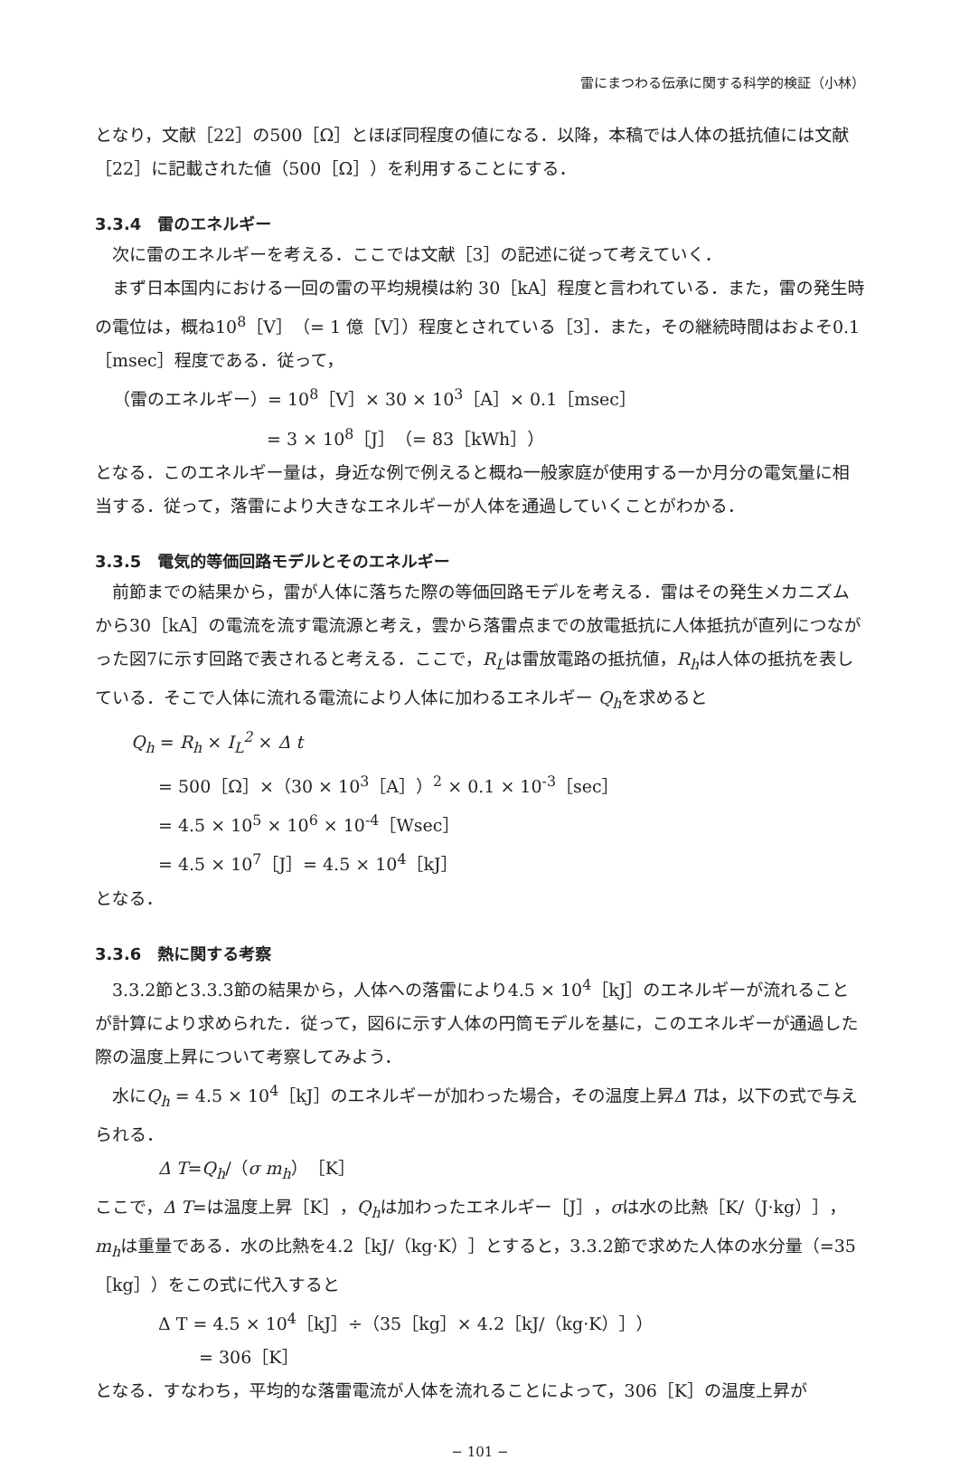雷にまつわる伝承に関する科学的検証（小林）
となり，文献［22］の500［Ω］とほぼ同程度の値になる．以降，本稿では人体の抵抗値には文献［22］に記載された値（500［Ω］）を利用することにする．
3.3.4　雷のエネルギー
次に雷のエネルギーを考える．ここでは文献［3］の記述に従って考えていく．
まず日本国内における一回の雷の平均規模は約 30［kA］程度と言われている．また，雷の発生時の電位は，概ね10<sup>8</sup>［V］（= 1 億［V］）程度とされている［3］．また，その継続時間はおよそ0.1［msec］程度である．従って，
（雷のエネルギー）= 10<sup>8</sup>［V］× 30 × 10<sup>3</sup>［A］× 0.1［msec］
= 3 × 10<sup>8</sup>［J］（= 83［kWh］）
となる．このエネルギー量は，身近な例で例えると概ね一般家庭が使用する一か月分の電気量に相当する．従って，落雷により大きなエネルギーが人体を通過していくことがわかる．
3.3.5　電気的等価回路モデルとそのエネルギー
前節までの結果から，雷が人体に落ちた際の等価回路モデルを考える．雷はその発生メカニズムから30［kA］の電流を流す電流源と考え，雲から落雷点までの放電抵抗に人体抵抗が直列につながった図7に示す回路で表されると考える．ここで，R<sub>L</sub>は雷放電路の抵抗値，R<sub>h</sub>は人体の抵抗を表している．そこで人体に流れる電流により人体に加わるエネルギー Q<sub>h</sub>を求めると
Q<sub>h</sub> = R<sub>h</sub> × I<sub>L</sub><sup>2</sup> × Δ t
= 500［Ω］×（30 × 10<sup>3</sup>［A］）<sup>2</sup> × 0.1 × 10<sup>-3</sup>［sec］
= 4.5 × 10<sup>5</sup> × 10<sup>6</sup> × 10<sup>-4</sup>［Wsec］
= 4.5 × 10<sup>7</sup>［J］= 4.5 × 10<sup>4</sup>［kJ］
となる．
3.3.6　熱に関する考察
3.3.2節と3.3.3節の結果から，人体への落雷により4.5 × 10<sup>4</sup>［kJ］のエネルギーが流れることが計算により求められた．従って，図6に示す人体の円筒モデルを基に，このエネルギーが通過した際の温度上昇について考察してみよう．
水にQ<sub>h</sub> = 4.5 × 10<sup>4</sup>［kJ］のエネルギーが加わった場合，その温度上昇Δ Tは，以下の式で与えられる．
Δ T=Q<sub>h</sub>/（σ m<sub>h</sub>）［K］
ここで，Δ T=は温度上昇［K］，Q<sub>h</sub>は加わったエネルギー［J］，σは水の比熱［K/（J·kg）］，m<sub>h</sub>は重量である．水の比熱を4.2［kJ/（kg·K）］とすると，3.3.2節で求めた人体の水分量（=35［kg］）をこの式に代入すると
Δ T = 4.5 × 10<sup>4</sup>［kJ］÷（35［kg］× 4.2［kJ/（kg·K）］）
= 306［K］
となる．すなわち，平均的な落雷電流が人体を流れることによって，306［K］の温度上昇が
− 101 −